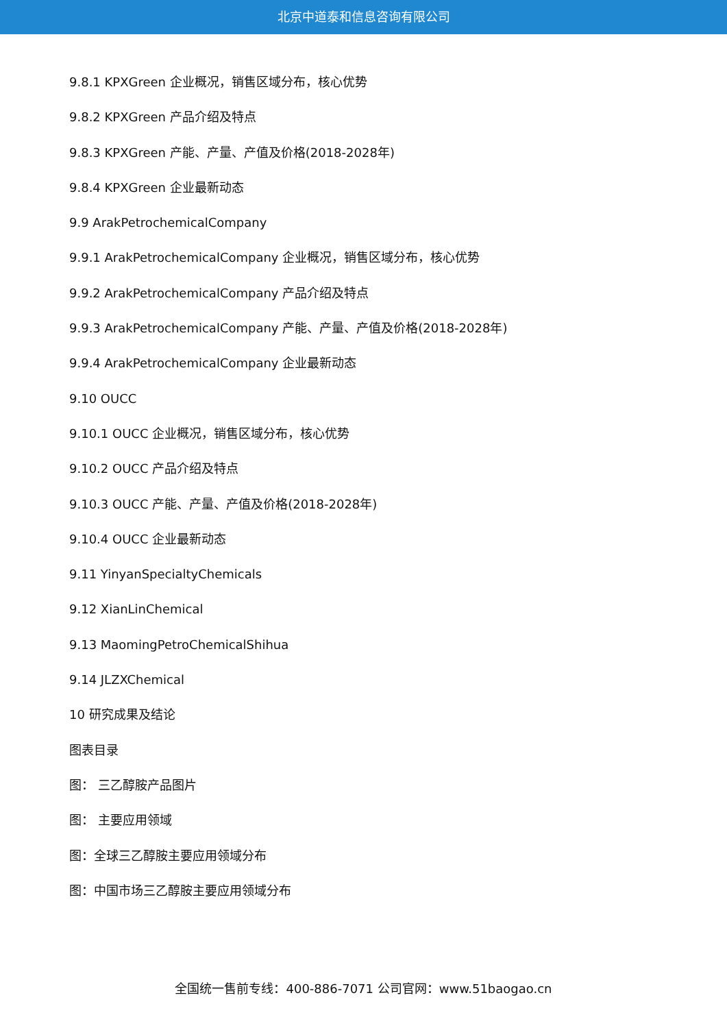北京中道泰和信息咨询有限公司
9.8.1 KPXGreen 企业概况，销售区域分布，核心优势
9.8.2 KPXGreen 产品介绍及特点
9.8.3 KPXGreen 产能、产量、产值及价格(2018-2028年)
9.8.4 KPXGreen 企业最新动态
9.9 ArakPetrochemicalCompany
9.9.1 ArakPetrochemicalCompany 企业概况，销售区域分布，核心优势
9.9.2 ArakPetrochemicalCompany 产品介绍及特点
9.9.3 ArakPetrochemicalCompany 产能、产量、产值及价格(2018-2028年)
9.9.4 ArakPetrochemicalCompany 企业最新动态
9.10 OUCC
9.10.1 OUCC 企业概况，销售区域分布，核心优势
9.10.2 OUCC 产品介绍及特点
9.10.3 OUCC 产能、产量、产值及价格(2018-2028年)
9.10.4 OUCC 企业最新动态
9.11 YinyanSpecialtyChemicals
9.12 XianLinChemical
9.13 MaomingPetroChemicalShihua
9.14 JLZXChemical
10 研究成果及结论
图表目录
图： 三乙醇胺产品图片
图： 主要应用领域
图：全球三乙醇胺主要应用领域分布
图：中国市场三乙醇胺主要应用领域分布
全国统一售前专线：400-886-7071 公司官网：www.51baogao.cn